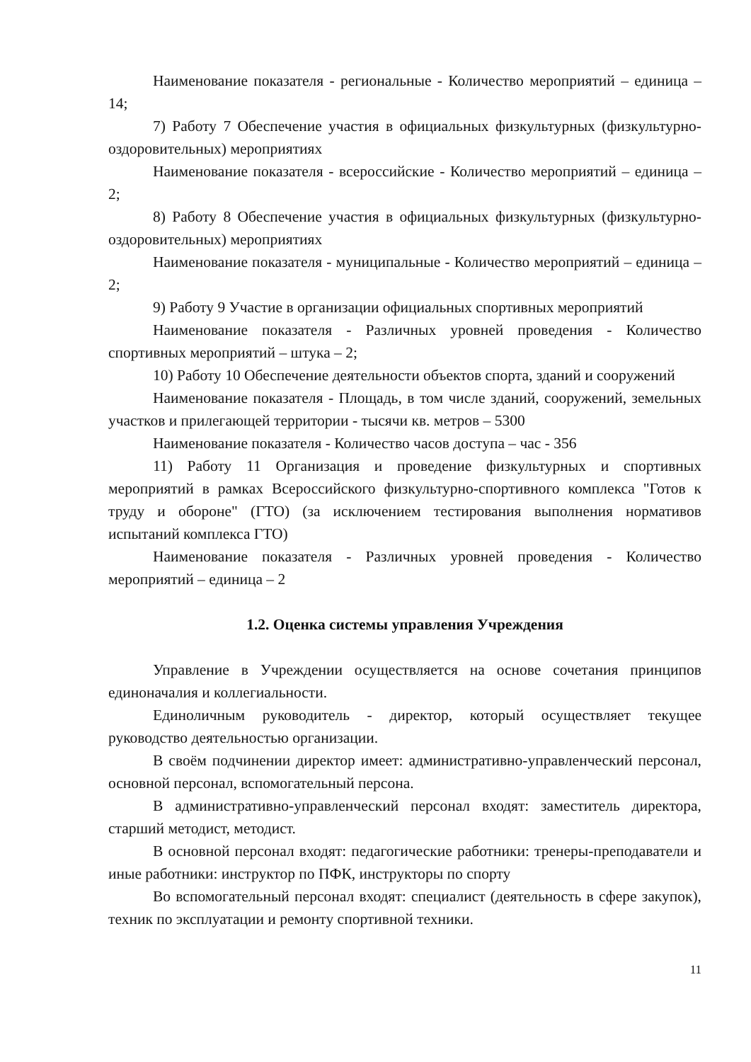Наименование показателя - региональные - Количество мероприятий – единица – 14;
7) Работу 7 Обеспечение участия в официальных физкультурных (физкультурно-оздоровительных) мероприятиях
Наименование показателя - всероссийские - Количество мероприятий – единица – 2;
8) Работу 8 Обеспечение участия в официальных физкультурных (физкультурно-оздоровительных) мероприятиях
Наименование показателя - муниципальные - Количество мероприятий – единица – 2;
9) Работу 9 Участие в организации официальных спортивных мероприятий
Наименование показателя - Различных уровней проведения - Количество спортивных мероприятий – штука – 2;
10) Работу 10 Обеспечение деятельности объектов спорта, зданий и сооружений
Наименование показателя - Площадь, в том числе зданий, сооружений, земельных участков и прилегающей территории - тысячи кв. метров – 5300
Наименование показателя - Количество часов доступа – час - 356
11) Работу 11 Организация и проведение физкультурных и спортивных мероприятий в рамках Всероссийского физкультурно-спортивного комплекса "Готов к труду и обороне" (ГТО) (за исключением тестирования выполнения нормативов испытаний комплекса ГТО)
Наименование показателя - Различных уровней проведения - Количество мероприятий – единица – 2
1.2. Оценка системы управления Учреждения
Управление в Учреждении осуществляется на основе сочетания принципов единоначалия и коллегиальности.
Единоличным руководитель - директор, который осуществляет текущее руководство деятельностью организации.
В своём подчинении директор имеет: административно-управленческий персонал, основной персонал, вспомогательный персона.
В административно-управленческий персонал входят: заместитель директора, старший методист, методист.
В основной персонал входят: педагогические работники: тренеры-преподаватели и иные работники: инструктор по ПФК, инструкторы по спорту
Во вспомогательный персонал входят: специалист (деятельность в сфере закупок), техник по эксплуатации и ремонту спортивной техники.
11